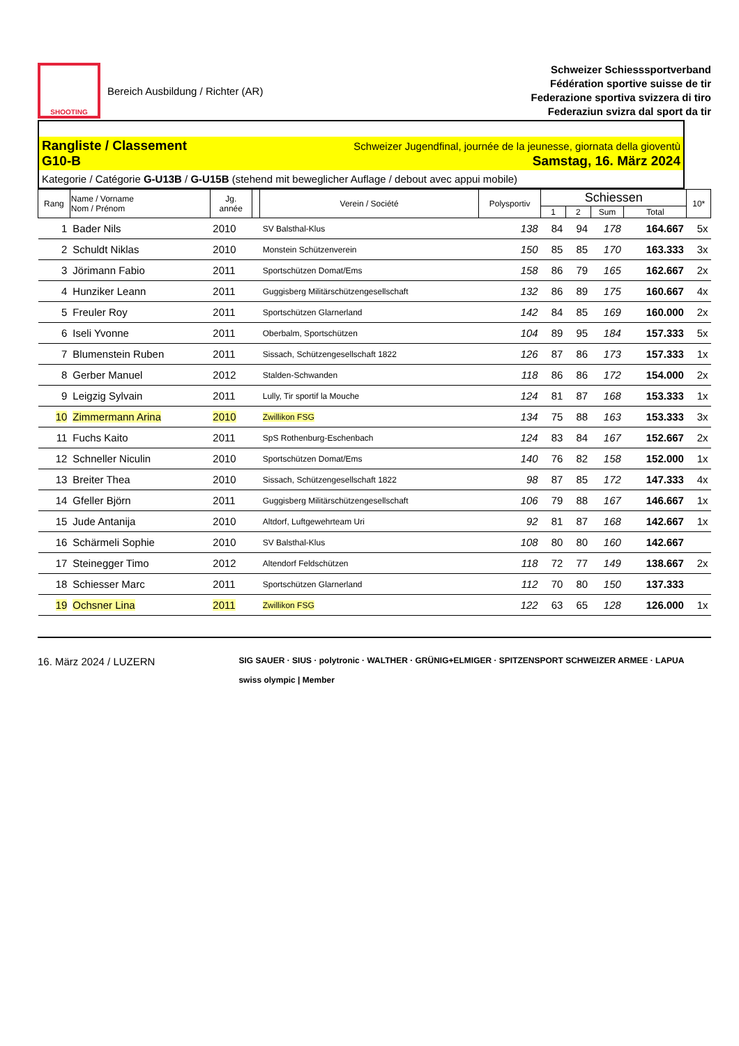SHOOTING
Bereich Ausbildung / Richter (AR)
Schweizer Schiesssportverband
Fédération sportive suisse de tir
Federazione sportiva svizzera di tiro
Federaziun svizra dal sport da tir
Rangliste / Classement Schweizer Jugendfinal, journée de la jeunesse, giornata della gioventù
G10-B Samstag, 16. März 2024
Kategorie / Catégorie G-U13B / G-U15B (stehend mit beweglicher Auflage / debout avec appui mobile)
| Rang | Name / Vorname Nom / Prénom | Jg. année | | Verein / Société | Polysportiv | Schiessen | | | | 10* |
| --- | --- | --- | --- | --- | --- | --- | --- | --- | --- | --- |
| | | | | | | 1 | 2 | Sum | Total | |
| 1 | Bader Nils | 2010 | | SV Balsthal-Klus | 138 | 84 | 94 | 178 | 164.667 | 5x |
| 2 | Schuldt Niklas | 2010 | | Monstein Schützenverein | 150 | 85 | 85 | 170 | 163.333 | 3x |
| 3 | Jörimann Fabio | 2011 | | Sportschützen Domat/Ems | 158 | 86 | 79 | 165 | 162.667 | 2x |
| 4 | Hunziker Leann | 2011 | | Guggisberg Militärschützengesellschaft | 132 | 86 | 89 | 175 | 160.667 | 4x |
| 5 | Freuler Roy | 2011 | | Sportschützen Glarnerland | 142 | 84 | 85 | 169 | 160.000 | 2x |
| 6 | Iseli Yvonne | 2011 | | Oberbalm, Sportschützen | 104 | 89 | 95 | 184 | 157.333 | 5x |
| 7 | Blumenstein Ruben | 2011 | | Sissach, Schützengesellschaft 1822 | 126 | 87 | 86 | 173 | 157.333 | 1x |
| 8 | Gerber Manuel | 2012 | | Stalden-Schwanden | 118 | 86 | 86 | 172 | 154.000 | 2x |
| 9 | Leigzig Sylvain | 2011 | | Lully, Tir sportif la Mouche | 124 | 81 | 87 | 168 | 153.333 | 1x |
| 10 | Zimmermann Arina | 2010 | | Zwillikon FSG | 134 | 75 | 88 | 163 | 153.333 | 3x |
| 11 | Fuchs Kaito | 2011 | | SpS Rothenburg-Eschenbach | 124 | 83 | 84 | 167 | 152.667 | 2x |
| 12 | Schneller Niculin | 2010 | | Sportschützen Domat/Ems | 140 | 76 | 82 | 158 | 152.000 | 1x |
| 13 | Breiter Thea | 2010 | | Sissach, Schützengesellschaft 1822 | 98 | 87 | 85 | 172 | 147.333 | 4x |
| 14 | Gfeller Björn | 2011 | | Guggisberg Militärschützengesellschaft | 106 | 79 | 88 | 167 | 146.667 | 1x |
| 15 | Jude Antanija | 2010 | | Altdorf, Luftgewehrteam Uri | 92 | 81 | 87 | 168 | 142.667 | 1x |
| 16 | Schärmeli Sophie | 2010 | | SV Balsthal-Klus | 108 | 80 | 80 | 160 | 142.667 | |
| 17 | Steinegger Timo | 2012 | | Altendorf Feldschützen | 118 | 72 | 77 | 149 | 138.667 | 2x |
| 18 | Schiesser Marc | 2011 | | Sportschützen Glarnerland | 112 | 70 | 80 | 150 | 137.333 | |
| 19 | Ochsner Lina | 2011 | | Zwillikon FSG | 122 | 63 | 65 | 128 | 126.000 | 1x |
16. März 2024 / LUZERN
SIG SAUER · SIUS · polytronic · WALTHER · GRÜNIG+ELMIGER · SPITZENSPORT SCHWEIZER ARMEE · LAPUA
swiss olympic | Member